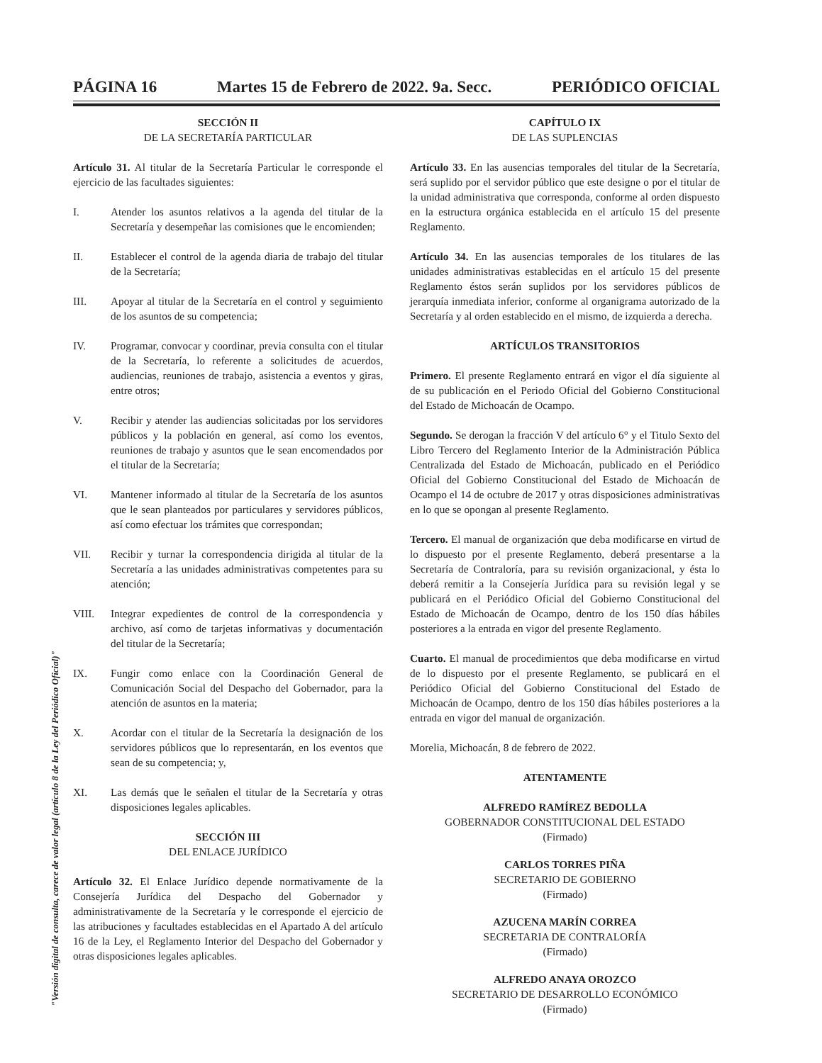PÁGINA 16 Martes 15 de Febrero de 2022. 9a. Secc. PERIÓDICO OFICIAL
SECCIÓN II
DE LA SECRETARÍA PARTICULAR
Artículo 31. Al titular de la Secretaría Particular le corresponde el ejercicio de las facultades siguientes:
I. Atender los asuntos relativos a la agenda del titular de la Secretaría y desempeñar las comisiones que le encomienden;
II. Establecer el control de la agenda diaria de trabajo del titular de la Secretaría;
III. Apoyar al titular de la Secretaría en el control y seguimiento de los asuntos de su competencia;
IV. Programar, convocar y coordinar, previa consulta con el titular de la Secretaría, lo referente a solicitudes de acuerdos, audiencias, reuniones de trabajo, asistencia a eventos y giras, entre otros;
V. Recibir y atender las audiencias solicitadas por los servidores públicos y la población en general, así como los eventos, reuniones de trabajo y asuntos que le sean encomendados por el titular de la Secretaría;
VI. Mantener informado al titular de la Secretaría de los asuntos que le sean planteados por particulares y servidores públicos, así como efectuar los trámites que correspondan;
VII. Recibir y turnar la correspondencia dirigida al titular de la Secretaría a las unidades administrativas competentes para su atención;
VIII. Integrar expedientes de control de la correspondencia y archivo, así como de tarjetas informativas y documentación del titular de la Secretaría;
IX. Fungir como enlace con la Coordinación General de Comunicación Social del Despacho del Gobernador, para la atención de asuntos en la materia;
X. Acordar con el titular de la Secretaría la designación de los servidores públicos que lo representarán, en los eventos que sean de su competencia; y,
XI. Las demás que le señalen el titular de la Secretaría y otras disposiciones legales aplicables.
SECCIÓN III
DEL ENLACE JURÍDICO
Artículo 32. El Enlace Jurídico depende normativamente de la Consejería Jurídica del Despacho del Gobernador y administrativamente de la Secretaría y le corresponde el ejercicio de las atribuciones y facultades establecidas en el Apartado A del artículo 16 de la Ley, el Reglamento Interior del Despacho del Gobernador y otras disposiciones legales aplicables.
CAPÍTULO IX
DE LAS SUPLENCIAS
Artículo 33. En las ausencias temporales del titular de la Secretaría, será suplido por el servidor público que este designe o por el titular de la unidad administrativa que corresponda, conforme al orden dispuesto en la estructura orgánica establecida en el artículo 15 del presente Reglamento.
Artículo 34. En las ausencias temporales de los titulares de las unidades administrativas establecidas en el artículo 15 del presente Reglamento éstos serán suplidos por los servidores públicos de jerarquía inmediata inferior, conforme al organigrama autorizado de la Secretaría y al orden establecido en el mismo, de izquierda a derecha.
ARTÍCULOS TRANSITORIOS
Primero. El presente Reglamento entrará en vigor el día siguiente al de su publicación en el Periodo Oficial del Gobierno Constitucional del Estado de Michoacán de Ocampo.
Segundo. Se derogan la fracción V del artículo 6° y el Titulo Sexto del Libro Tercero del Reglamento Interior de la Administración Pública Centralizada del Estado de Michoacán, publicado en el Periódico Oficial del Gobierno Constitucional del Estado de Michoacán de Ocampo el 14 de octubre de 2017 y otras disposiciones administrativas en lo que se opongan al presente Reglamento.
Tercero. El manual de organización que deba modificarse en virtud de lo dispuesto por el presente Reglamento, deberá presentarse a la Secretaría de Contraloría, para su revisión organizacional, y ésta lo deberá remitir a la Consejería Jurídica para su revisión legal y se publicará en el Periódico Oficial del Gobierno Constitucional del Estado de Michoacán de Ocampo, dentro de los 150 días hábiles posteriores a la entrada en vigor del presente Reglamento.
Cuarto. El manual de procedimientos que deba modificarse en virtud de lo dispuesto por el presente Reglamento, se publicará en el Periódico Oficial del Gobierno Constitucional del Estado de Michoacán de Ocampo, dentro de los 150 días hábiles posteriores a la entrada en vigor del manual de organización.
Morelia, Michoacán, 8 de febrero de 2022.
ATENTAMENTE
ALFREDO RAMÍREZ BEDOLLA
GOBERNADOR CONSTITUCIONAL DEL ESTADO
(Firmado)
CARLOS TORRES PIÑA
SECRETARIO DE GOBIERNO
(Firmado)
AZUCENA MARÍN CORREA
SECRETARIA DE CONTRALORÍA
(Firmado)
ALFREDO ANAYA OROZCO
SECRETARIO DE DESARROLLO ECONÓMICO
(Firmado)
"Versión digital de consulta, carece de valor legal (artículo 8 de la Ley del Periódico Oficial)"